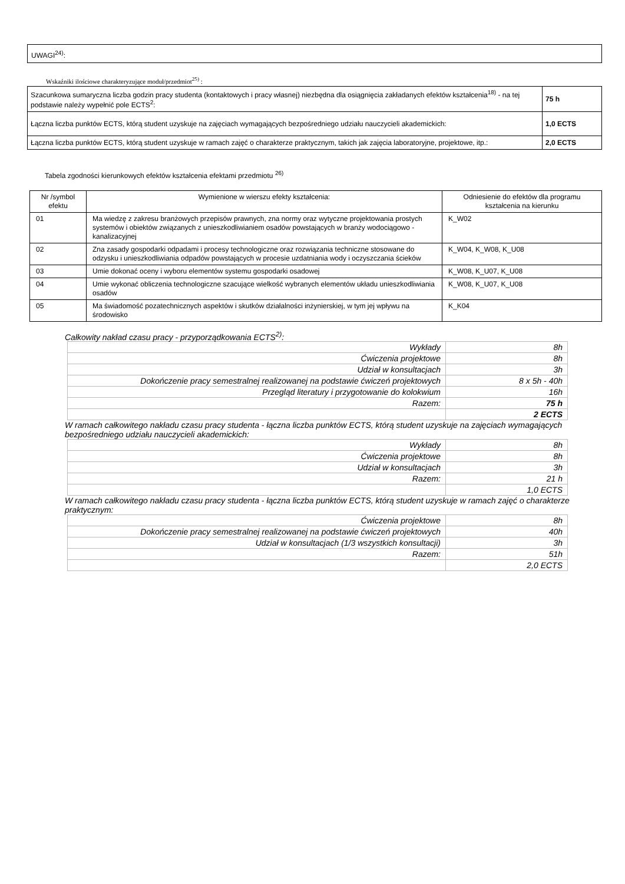UWAGI<sup>24)</sup>:
Wskaźniki ilościowe charakteryzujące moduł/przedmiot<sup>25)</sup> :
| Szacunkowa sumaryczna liczba godzin pracy studenta (kontaktowych i pracy własnej) niezbędna dla osiągnięcia zakładanych efektów kształcenia<sup>18)</sup> - na tej podstawie należy wypełnić pole ECTS<sup>2</sup>: | 75 h |
| Łączna liczba punktów ECTS, którą student uzyskuje na zajęciach wymagających bezpośredniego udziału nauczycieli akademickich: | 1,0 ECTS |
| Łączna liczba punktów ECTS, którą student uzyskuje w ramach zajęć o charakterze praktycznym, takich jak zajęcia laboratoryjne, projektowe, itp.: | 2,0 ECTS |
Tabela zgodności kierunkowych efektów kształcenia efektami przedmiotu <sup>26)</sup>
| Nr /symbol efektu | Wymienione w wierszu efekty kształcenia: | Odniesienie do efektów dla programu kształcenia na kierunku |
| --- | --- | --- |
| 01 | Ma wiedzę z zakresu branżowych przepisów prawnych, zna normy oraz wytyczne projektowania prostych systemów i obiektów związanych z unieszkodliwianiem osadów powstających w branży wodociągowo - kanalizacyjnej | K_W02 |
| 02 | Zna zasady gospodarki odpadami i procesy technologiczne oraz rozwiązania techniczne stosowane do odzysku i unieszkodliwiania odpadów powstających w procesie uzdatniania wody i oczyszczania ścieków | K_W04, K_W08, K_U08 |
| 03 | Umie dokonać oceny i wyboru elementów systemu gospodarki osadowej | K_W08, K_U07, K_U08 |
| 04 | Umie wykonać obliczenia technologiczne szacujące wielkość wybranych elementów układu unieszkodliwiania osadów | K_W08, K_U07, K_U08 |
| 05 | Ma świadomość pozatechnicznych aspektów i skutków działalności inżynierskiej, w tym jej wpływu na środowisko | K_K04 |
Całkowity nakład czasu pracy - przyporządkowania ECTS<sup>2)</sup>:
| Wykłady | 8h |
| Ćwiczenia projektowe | 8h |
| Udział w konsultacjach | 3h |
| Dokończenie pracy semestralnej realizowanej na podstawie ćwiczeń projektowych | 8 x 5h - 40h |
| Przegląd literatury i przygotowanie do kolokwium | 16h |
| Razem: | 75 h |
| | 2 ECTS |
W ramach całkowitego nakładu czasu pracy studenta - łączna liczba punktów ECTS, którą student uzyskuje na zajęciach wymagających bezpośredniego udziału nauczycieli akademickich:
| Wykłady | 8h |
| Ćwiczenia projektowe | 8h |
| Udział w konsultacjach | 3h |
| Razem: | 21 h |
| | 1,0 ECTS |
W ramach całkowitego nakładu czasu pracy studenta - łączna liczba punktów ECTS, którą student uzyskuje w ramach zajęć o charakterze praktycznym:
| Ćwiczenia projektowe | 8h |
| Dokończenie pracy semestralnej realizowanej na podstawie ćwiczeń projektowych | 40h |
| Udział w konsultacjach (1/3 wszystkich konsultacji) | 3h |
| Razem: | 51h |
| | 2,0 ECTS |